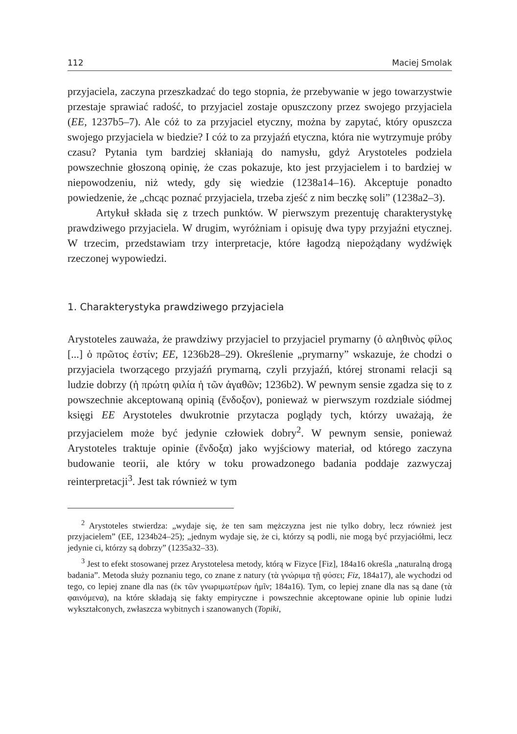112 Maciej Smolak
przyjaciela, zaczyna przeszkadzać do tego stopnia, że przebywanie w jego towarzystwie przestaje sprawiać radość, to przyjaciel zostaje opuszczony przez swojego przyjaciela (EE, 1237b5–7). Ale cóż to za przyjaciel etyczny, można by zapytać, który opuszcza swojego przyjaciela w biedzie? I cóż to za przyjaźń etyczna, która nie wytrzymuje próby czasu? Pytania tym bardziej skłaniają do namysłu, gdyż Arystoteles podziela powszechnie głoszoną opinię, że czas pokazuje, kto jest przyjacielem i to bardziej w niepowodzeniu, niż wtedy, gdy się wiedzie (1238a14–16). Akceptuje ponadto powiedzenie, że „chcąc poznać przyjaciela, trzeba zjeść z nim beczkę soli” (1238a2–3).
Artykuł składa się z trzech punktów. W pierwszym prezentuję charakterystykę prawdziwego przyjaciela. W drugim, wyróżniam i opisuję dwa typy przyjaźni etycznej. W trzecim, przedstawiam trzy interpretacje, które łagodzą niepożądany wydźwięk rzeczonej wypowiedzi.
1. Charakterystyka prawdziwego przyjaciela
Arystoteles zauważa, że prawdziwy przyjaciel to przyjaciel prymarny (ὁ αληθινὸς φίλος [...] ὁ πρῶτος ἐστίν; EE, 1236b28–29). Określenie „prymarny” wskazuje, że chodzi o przyjaciela tworzącego przyjaźń prymarną, czyli przyjaźń, której stronami relacji są ludzie dobrzy (ἡ πρώτη φιλία ἡ τῶν ἀγαθῶν; 1236b2). W pewnym sensie zgadza się to z powszechnie akceptowaną opinią (ἔνδοξον), ponieważ w pierwszym rozdziale siódmej księgi EE Arystoteles dwukrotnie przytacza poglądy tych, którzy uważają, że przyjacielem może być jedynie człowiek dobry<sup>2</sup>. W pewnym sensie, ponieważ Arystoteles traktuje opinie (ἔνδοξα) jako wyjściowy materiał, od którego zaczyna budowanie teorii, ale który w toku prowadzonego badania poddaje zazwyczaj reinterpretacji<sup>3</sup>. Jest tak również w tym
<sup>2</sup> Arystoteles stwierdza: „wydaje się, że ten sam mężczyzna jest nie tylko dobry, lecz również jest przyjacielem” (EE, 1234b24–25); „jednym wydaje się, że ci, którzy są podli, nie mogą być przyjaciółmi, lecz jedynie ci, którzy są dobrzy” (1235a32–33).
<sup>3</sup> Jest to efekt stosowanej przez Arystotelesa metody, którą w Fizyce [Fiz], 184a16 określa „naturalną drogą badania”. Metoda służy poznaniu tego, co znane z natury (τὰ γνώριμα τῇ φύσει; Fiz, 184a17), ale wychodzi od tego, co lepiej znane dla nas (ἐκ τῶν γνωριμωτέρων ἡμῖν; 184a16). Tym, co lepiej znane dla nas są dane (τὰ φαινόμενα), na które składają się fakty empiryczne i powszechnie akceptowane opinie lub opinie ludzi wykształconych, zwłaszcza wybitnych i szanowanych (Topiki,